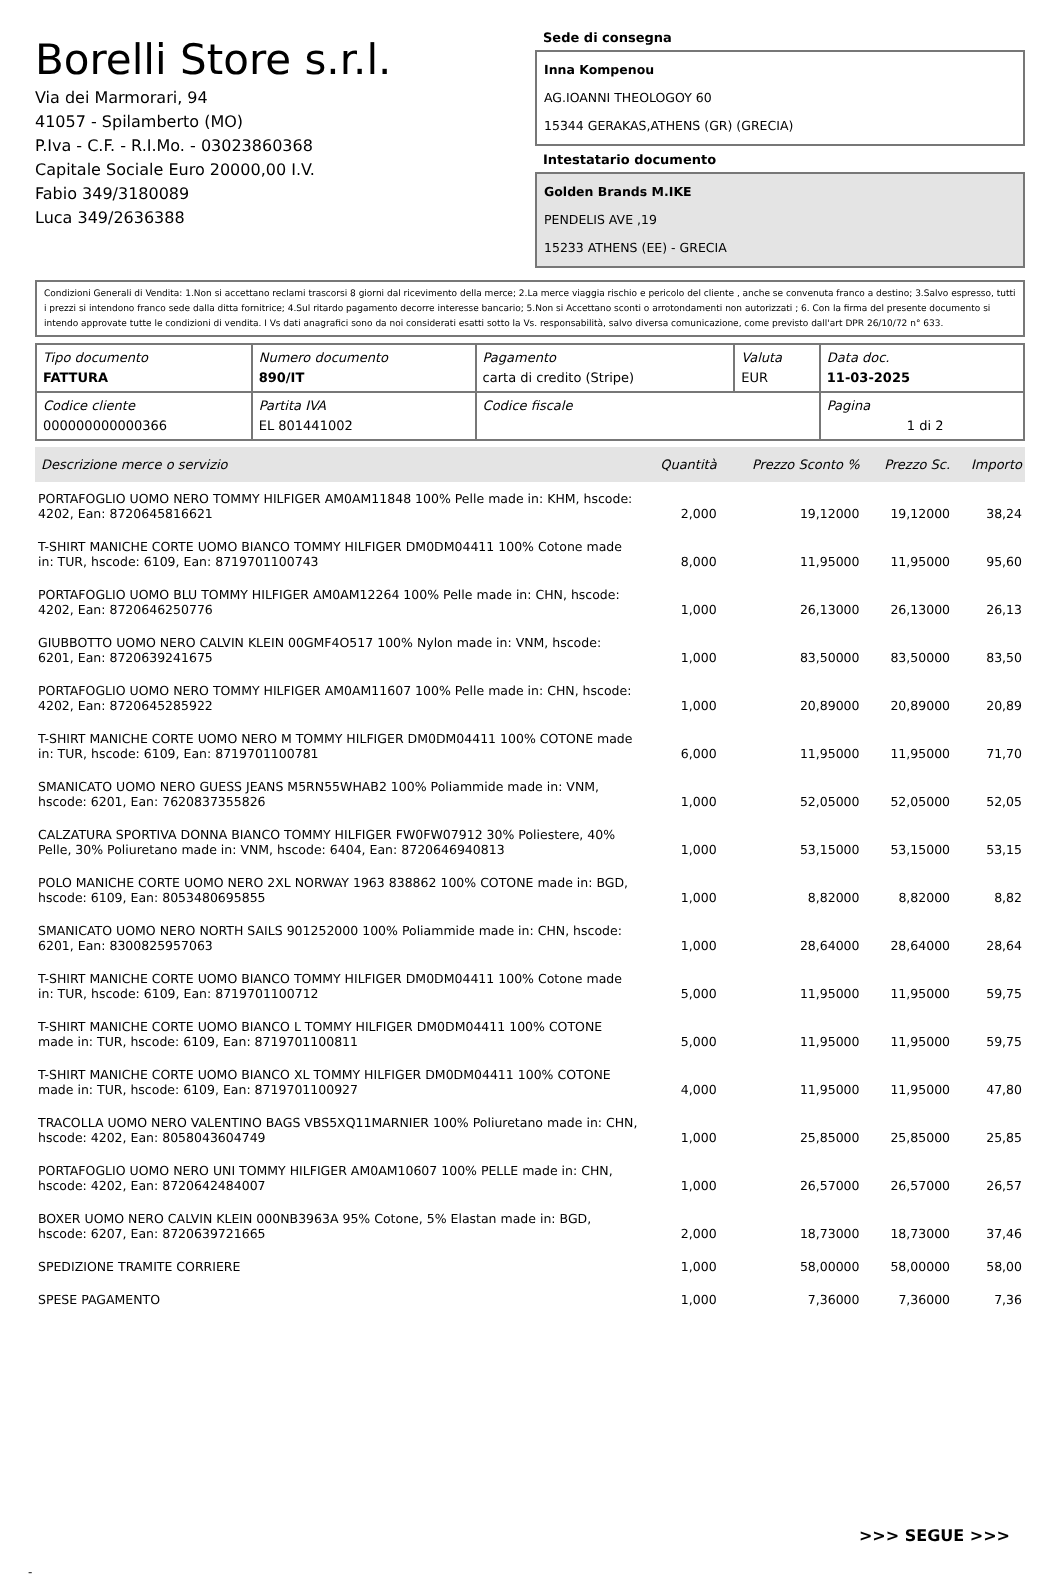Borelli Store s.r.l.
Via dei Marmorari, 94
41057 - Spilamberto (MO)
P.Iva - C.F. - R.I.Mo. - 03023860368
Capitale Sociale Euro 20000,00 I.V.
Fabio 349/3180089
Luca 349/2636388
Sede di consegna
Inna Kompenou
AG.IOANNI THEOLOGOY 60
15344 GERAKAS,ATHENS (GR) (GRECIA)
Intestatario documento
Golden Brands M.IKE
PENDELIS AVE ,19
15233 ATHENS (EE) - GRECIA
Condizioni Generali di Vendita: 1.Non si accettano reclami trascorsi 8 giorni dal ricevimento della merce; 2.La merce viaggia rischio e pericolo del cliente , anche se convenuta franco a destino; 3.Salvo espresso, tutti i prezzi si intendono franco sede dalla ditta fornitrice; 4.Sul ritardo pagamento decorre interesse bancario; 5.Non si Accettano sconti o arrotondamenti non autorizzati ; 6. Con la firma del presente documento si intendo approvate tutte le condizioni di vendita. I Vs dati anagrafici sono da noi considerati esatti sotto la Vs. responsabilità, salvo diversa comunicazione, come previsto dall'art DPR 26/10/72 n° 633.
| Tipo documento FATTURA | Numero documento 890/IT | Pagamento carta di credito (Stripe) | Valuta EUR | Data doc. 11-03-2025 |
| Codice cliente 000000000000366 | Partita IVA EL 801441002 | Codice fiscale | | Pagina 1 di 2 |
| Descrizione merce o servizio | Quantità | Prezzo Sconto % | Prezzo Sc. | Importo |
| --- | --- | --- | --- | --- |
| PORTAFOGLIO UOMO NERO TOMMY HILFIGER AM0AM11848 100% Pelle made in: KHM, hscode: 4202, Ean: 8720645816621 | 2,000 | 19,12000 | 19,12000 | 38,24 |
| T-SHIRT MANICHE CORTE UOMO BIANCO TOMMY HILFIGER DM0DM04411 100% Cotone made in: TUR, hscode: 6109, Ean: 8719701100743 | 8,000 | 11,95000 | 11,95000 | 95,60 |
| PORTAFOGLIO UOMO BLU TOMMY HILFIGER AM0AM12264 100% Pelle made in: CHN, hscode: 4202, Ean: 8720646250776 | 1,000 | 26,13000 | 26,13000 | 26,13 |
| GIUBBOTTO UOMO NERO CALVIN KLEIN 00GMF4O517 100% Nylon made in: VNM, hscode: 6201, Ean: 8720639241675 | 1,000 | 83,50000 | 83,50000 | 83,50 |
| PORTAFOGLIO UOMO NERO TOMMY HILFIGER AM0AM11607 100% Pelle made in: CHN, hscode: 4202, Ean: 8720645285922 | 1,000 | 20,89000 | 20,89000 | 20,89 |
| T-SHIRT MANICHE CORTE UOMO NERO M TOMMY HILFIGER DM0DM04411 100% COTONE made in: TUR, hscode: 6109, Ean: 8719701100781 | 6,000 | 11,95000 | 11,95000 | 71,70 |
| SMANICATO UOMO NERO GUESS JEANS M5RN55WHAB2 100% Poliammide made in: VNM, hscode: 6201, Ean: 7620837355826 | 1,000 | 52,05000 | 52,05000 | 52,05 |
| CALZATURA SPORTIVA DONNA BIANCO TOMMY HILFIGER FW0FW07912 30% Poliestere, 40% Pelle, 30% Poliuretano made in: VNM, hscode: 6404, Ean: 8720646940813 | 1,000 | 53,15000 | 53,15000 | 53,15 |
| POLO MANICHE CORTE UOMO NERO 2XL NORWAY 1963 838862 100% COTONE made in: BGD, hscode: 6109, Ean: 8053480695855 | 1,000 | 8,82000 | 8,82000 | 8,82 |
| SMANICATO UOMO NERO NORTH SAILS 901252000 100% Poliammide made in: CHN, hscode: 6201, Ean: 8300825957063 | 1,000 | 28,64000 | 28,64000 | 28,64 |
| T-SHIRT MANICHE CORTE UOMO BIANCO TOMMY HILFIGER DM0DM04411 100% Cotone made in: TUR, hscode: 6109, Ean: 8719701100712 | 5,000 | 11,95000 | 11,95000 | 59,75 |
| T-SHIRT MANICHE CORTE UOMO BIANCO L TOMMY HILFIGER DM0DM04411 100% COTONE made in: TUR, hscode: 6109, Ean: 8719701100811 | 5,000 | 11,95000 | 11,95000 | 59,75 |
| T-SHIRT MANICHE CORTE UOMO BIANCO XL TOMMY HILFIGER DM0DM04411 100% COTONE made in: TUR, hscode: 6109, Ean: 8719701100927 | 4,000 | 11,95000 | 11,95000 | 47,80 |
| TRACOLLA UOMO NERO VALENTINO BAGS VBS5XQ11MARNIER 100% Poliuretano made in: CHN, hscode: 4202, Ean: 8058043604749 | 1,000 | 25,85000 | 25,85000 | 25,85 |
| PORTAFOGLIO UOMO NERO UNI TOMMY HILFIGER AM0AM10607 100% PELLE made in: CHN, hscode: 4202, Ean: 8720642484007 | 1,000 | 26,57000 | 26,57000 | 26,57 |
| BOXER UOMO NERO CALVIN KLEIN 000NB3963A 95% Cotone, 5% Elastan made in: BGD, hscode: 6207, Ean: 8720639721665 | 2,000 | 18,73000 | 18,73000 | 37,46 |
| SPEDIZIONE TRAMITE CORRIERE | 1,000 | 58,00000 | 58,00000 | 58,00 |
| SPESE PAGAMENTO | 1,000 | 7,36000 | 7,36000 | 7,36 |
>>> SEGUE >>>
-